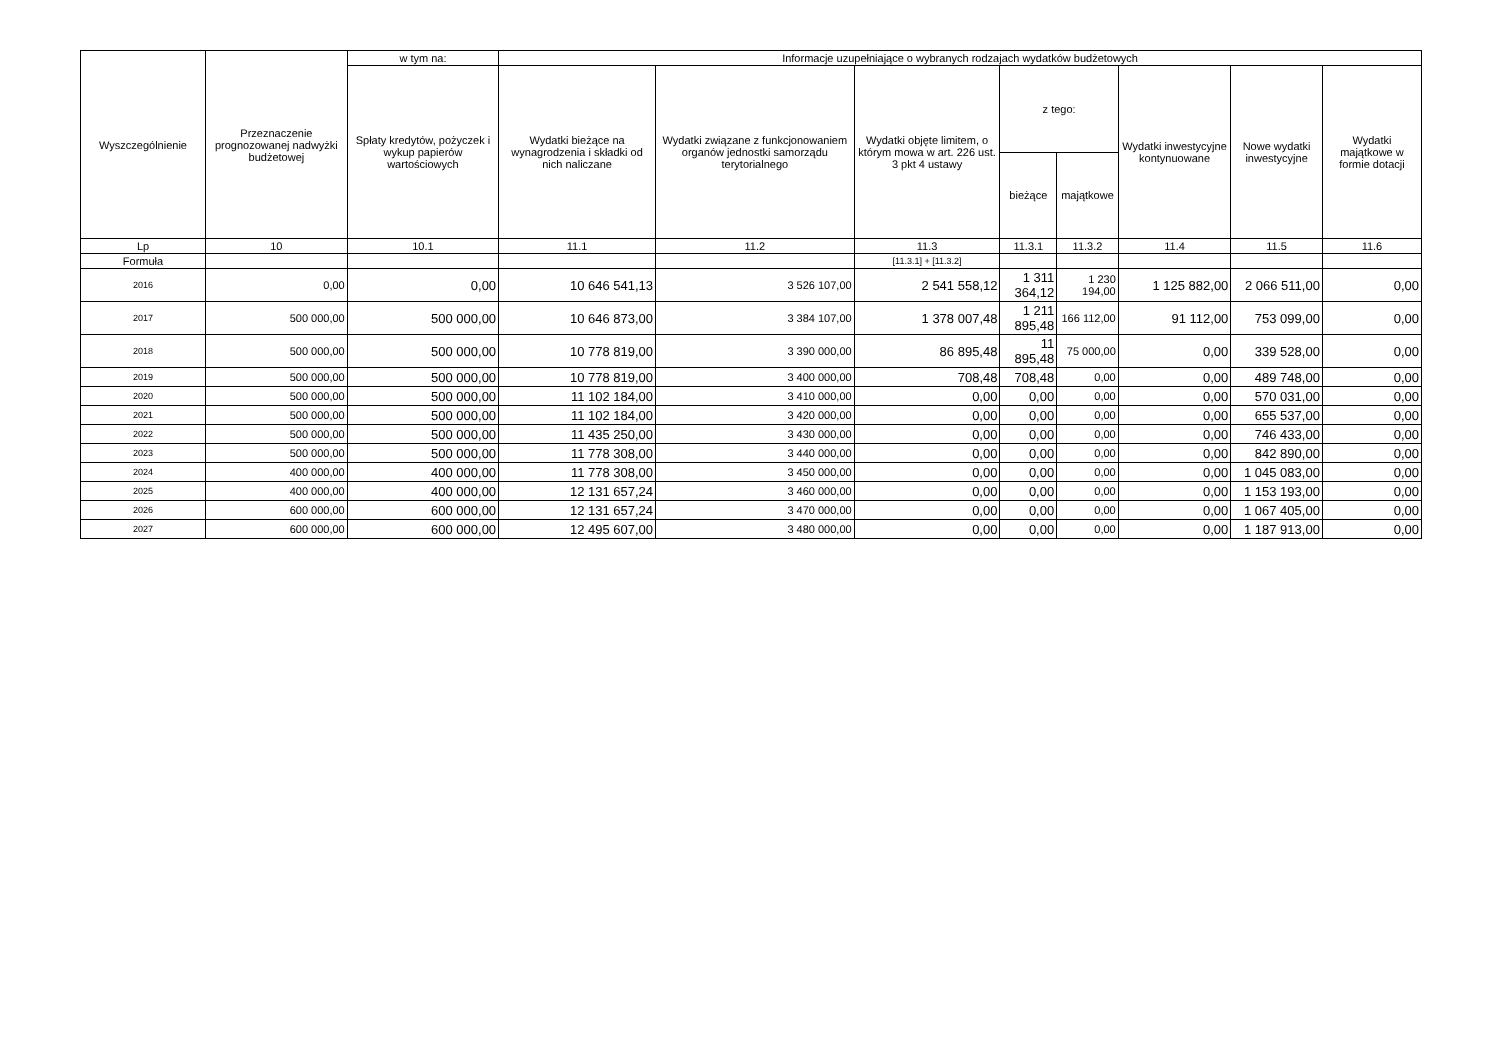| Wyszczególnienie | Przeznaczenie prognozowanej nadwyżki budżetowej | w tym na: | Informacje uzupełniające o wybranych rodzajach wydatków budżetowych | | | | | | | |
| --- | --- | --- | --- | --- | --- | --- | --- | --- | --- | --- |
| | | Spłaty kredytów, pożyczek i wykup papierów wartościowych | Wydatki bieżące na wynagrodzenia i składki od nich naliczane | Wydatki związane z funkcjonowaniem organów jednostki samorządu terytorialnego | Wydatki objęte limitem, o którym mowa w art. 226 ust. 3 pkt 4 ustawy | z tego: | | Wydatki inwestycyjne kontynuowane | Nowe wydatki inwestycyjne | Wydatki majątkowe w formie dotacji |
| | | | | | | bieżące | majątkowe | | | |
| Lp | 10 | 10.1 | 11.1 | 11.2 | 11.3 | 11.3.1 | 11.3.2 | 11.4 | 11.5 | 11.6 |
| Formuła | | | | | [11.3.1] + [11.3.2] | | | | | |
| 2016 | 0,00 | 0,00 | 10 646 541,13 | 3 526 107,00 | 2 541 558,12 | 1 311 364,12 | 1 230 194,00 | 1 125 882,00 | 2 066 511,00 | 0,00 |
| 2017 | 500 000,00 | 500 000,00 | 10 646 873,00 | 3 384 107,00 | 1 378 007,48 | 1 211 895,48 | 166 112,00 | 91 112,00 | 753 099,00 | 0,00 |
| 2018 | 500 000,00 | 500 000,00 | 10 778 819,00 | 3 390 000,00 | 86 895,48 | 11 895,48 | 75 000,00 | 0,00 | 339 528,00 | 0,00 |
| 2019 | 500 000,00 | 500 000,00 | 10 778 819,00 | 3 400 000,00 | 708,48 | 708,48 | 0,00 | 0,00 | 489 748,00 | 0,00 |
| 2020 | 500 000,00 | 500 000,00 | 11 102 184,00 | 3 410 000,00 | 0,00 | 0,00 | 0,00 | 0,00 | 570 031,00 | 0,00 |
| 2021 | 500 000,00 | 500 000,00 | 11 102 184,00 | 3 420 000,00 | 0,00 | 0,00 | 0,00 | 0,00 | 655 537,00 | 0,00 |
| 2022 | 500 000,00 | 500 000,00 | 11 435 250,00 | 3 430 000,00 | 0,00 | 0,00 | 0,00 | 0,00 | 746 433,00 | 0,00 |
| 2023 | 500 000,00 | 500 000,00 | 11 778 308,00 | 3 440 000,00 | 0,00 | 0,00 | 0,00 | 0,00 | 842 890,00 | 0,00 |
| 2024 | 400 000,00 | 400 000,00 | 11 778 308,00 | 3 450 000,00 | 0,00 | 0,00 | 0,00 | 0,00 | 1 045 083,00 | 0,00 |
| 2025 | 400 000,00 | 400 000,00 | 12 131 657,24 | 3 460 000,00 | 0,00 | 0,00 | 0,00 | 0,00 | 1 153 193,00 | 0,00 |
| 2026 | 600 000,00 | 600 000,00 | 12 131 657,24 | 3 470 000,00 | 0,00 | 0,00 | 0,00 | 0,00 | 1 067 405,00 | 0,00 |
| 2027 | 600 000,00 | 600 000,00 | 12 495 607,00 | 3 480 000,00 | 0,00 | 0,00 | 0,00 | 0,00 | 1 187 913,00 | 0,00 |